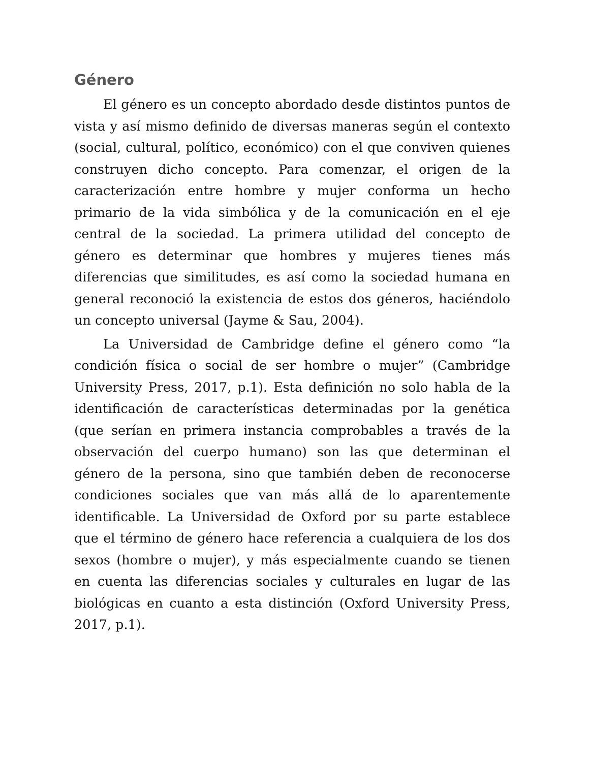Género
El género es un concepto abordado desde distintos puntos de vista y así mismo definido de diversas maneras según el contexto (social, cultural, político, económico) con el que conviven quienes construyen dicho concepto. Para comenzar, el origen de la caracterización entre hombre y mujer conforma un hecho primario de la vida simbólica y de la comunicación en el eje central de la sociedad. La primera utilidad del concepto de género es determinar que hombres y mujeres tienes más diferencias que similitudes, es así como la sociedad humana en general reconoció la existencia de estos dos géneros, haciéndolo un concepto universal (Jayme & Sau, 2004).
La Universidad de Cambridge define el género como “la condición física o social de ser hombre o mujer” (Cambridge University Press, 2017, p.1). Esta definición no solo habla de la identificación de características determinadas por la genética (que serían en primera instancia comprobables a través de la observación del cuerpo humano) son las que determinan el género de la persona, sino que también deben de reconocerse condiciones sociales que van más allá de lo aparentemente identificable. La Universidad de Oxford por su parte establece que el término de género hace referencia a cualquiera de los dos sexos (hombre o mujer), y más especialmente cuando se tienen en cuenta las diferencias sociales y culturales en lugar de las biológicas en cuanto a esta distinción (Oxford University Press, 2017, p.1).